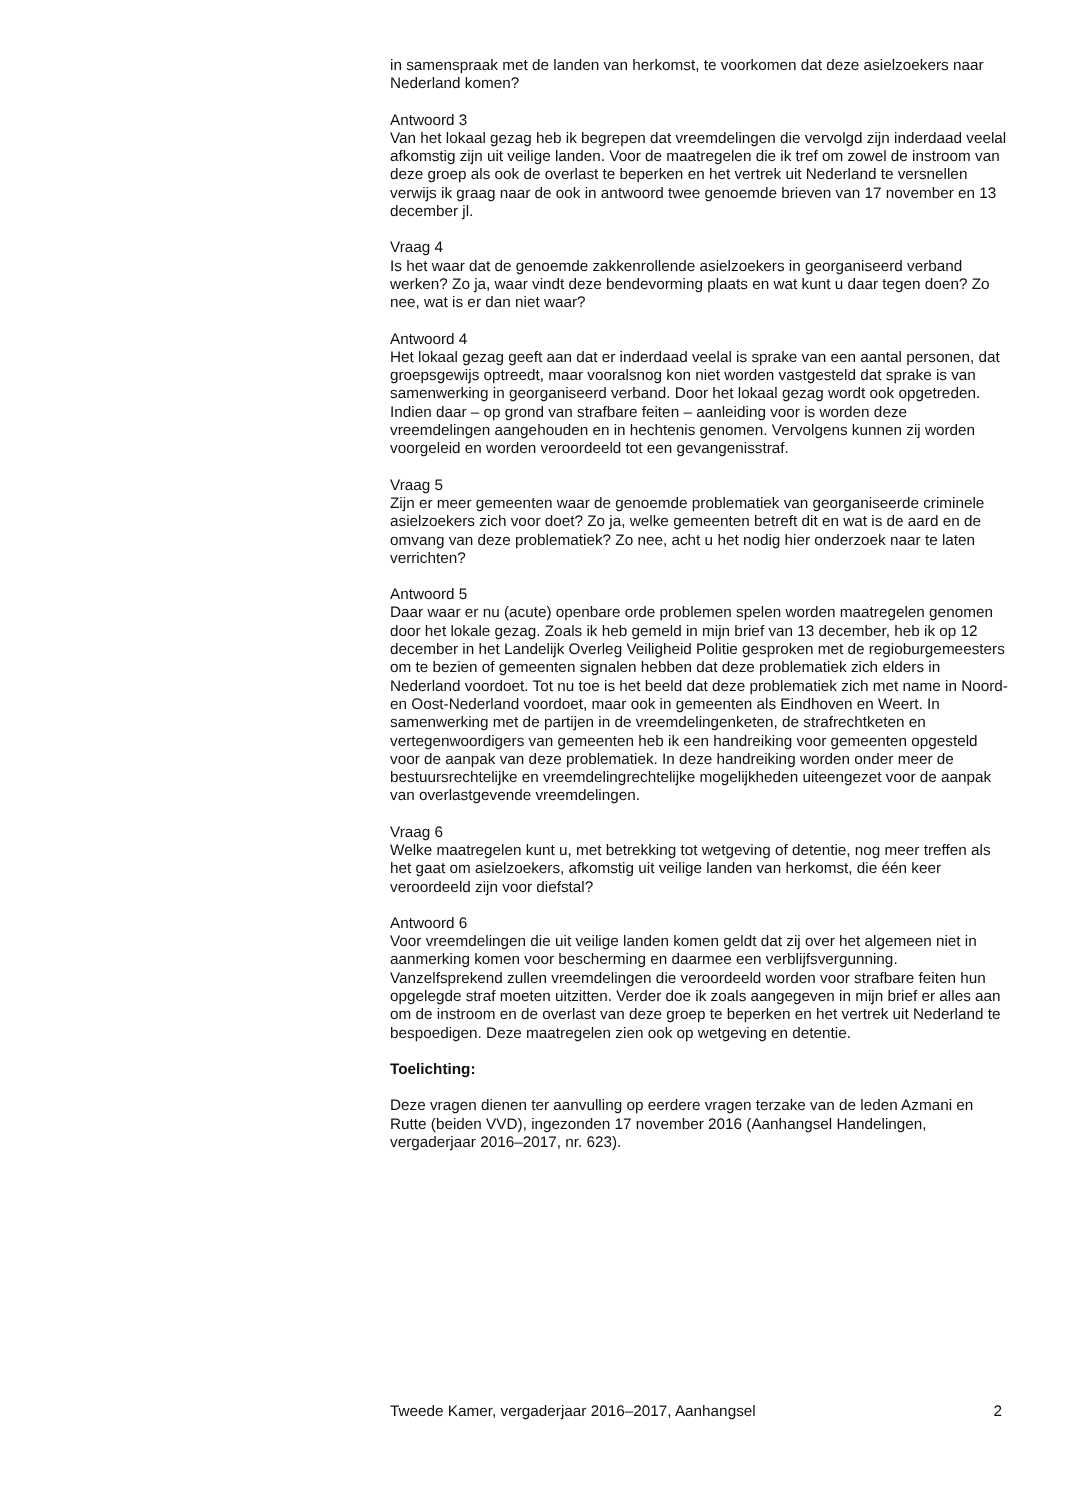in samenspraak met de landen van herkomst, te voorkomen dat deze asielzoekers naar Nederland komen?
Antwoord 3
Van het lokaal gezag heb ik begrepen dat vreemdelingen die vervolgd zijn inderdaad veelal afkomstig zijn uit veilige landen. Voor de maatregelen die ik tref om zowel de instroom van deze groep als ook de overlast te beperken en het vertrek uit Nederland te versnellen verwijs ik graag naar de ook in antwoord twee genoemde brieven van 17 november en 13 december jl.
Vraag 4
Is het waar dat de genoemde zakkenrollende asielzoekers in georganiseerd verband werken? Zo ja, waar vindt deze bendevorming plaats en wat kunt u daar tegen doen? Zo nee, wat is er dan niet waar?
Antwoord 4
Het lokaal gezag geeft aan dat er inderdaad veelal is sprake van een aantal personen, dat groepsgewijs optreedt, maar vooralsnog kon niet worden vastgesteld dat sprake is van samenwerking in georganiseerd verband. Door het lokaal gezag wordt ook opgetreden. Indien daar – op grond van strafbare feiten – aanleiding voor is worden deze vreemdelingen aangehouden en in hechtenis genomen. Vervolgens kunnen zij worden voorgeleid en worden veroordeeld tot een gevangenisstraf.
Vraag 5
Zijn er meer gemeenten waar de genoemde problematiek van georganiseerde criminele asielzoekers zich voor doet? Zo ja, welke gemeenten betreft dit en wat is de aard en de omvang van deze problematiek? Zo nee, acht u het nodig hier onderzoek naar te laten verrichten?
Antwoord 5
Daar waar er nu (acute) openbare orde problemen spelen worden maatregelen genomen door het lokale gezag. Zoals ik heb gemeld in mijn brief van 13 december, heb ik op 12 december in het Landelijk Overleg Veiligheid Politie gesproken met de regioburgemeesters om te bezien of gemeenten signalen hebben dat deze problematiek zich elders in Nederland voordoet. Tot nu toe is het beeld dat deze problematiek zich met name in Noord- en Oost-Nederland voordoet, maar ook in gemeenten als Eindhoven en Weert. In samenwerking met de partijen in de vreemdelingenketen, de strafrechtketen en vertegenwoordigers van gemeenten heb ik een handreiking voor gemeenten opgesteld voor de aanpak van deze problematiek. In deze handreiking worden onder meer de bestuursrechtelijke en vreemdelingrechtelijke mogelijkheden uiteengezet voor de aanpak van overlastgevende vreemdelingen.
Vraag 6
Welke maatregelen kunt u, met betrekking tot wetgeving of detentie, nog meer treffen als het gaat om asielzoekers, afkomstig uit veilige landen van herkomst, die één keer veroordeeld zijn voor diefstal?
Antwoord 6
Voor vreemdelingen die uit veilige landen komen geldt dat zij over het algemeen niet in aanmerking komen voor bescherming en daarmee een verblijfsvergunning. Vanzelfsprekend zullen vreemdelingen die veroordeeld worden voor strafbare feiten hun opgelegde straf moeten uitzitten. Verder doe ik zoals aangegeven in mijn brief er alles aan om de instroom en de overlast van deze groep te beperken en het vertrek uit Nederland te bespoedigen. Deze maatregelen zien ook op wetgeving en detentie.
Toelichting:
Deze vragen dienen ter aanvulling op eerdere vragen terzake van de leden Azmani en Rutte (beiden VVD), ingezonden 17 november 2016 (Aanhangsel Handelingen, vergaderjaar 2016–2017, nr. 623).
Tweede Kamer, vergaderjaar 2016–2017, Aanhangsel 2